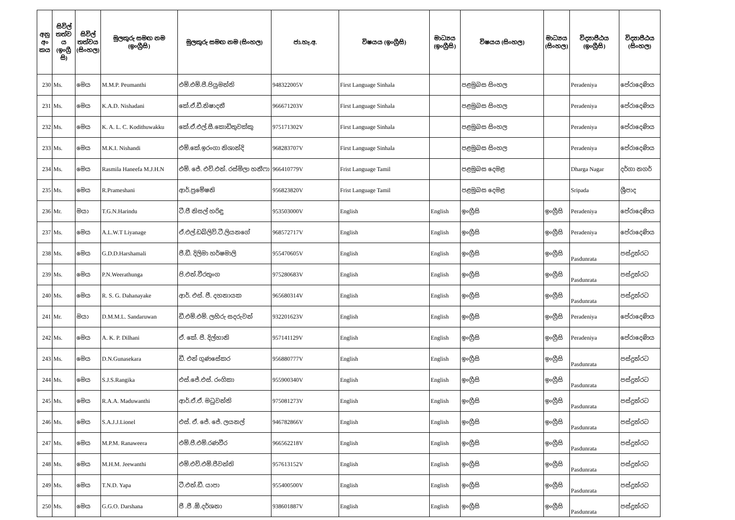| අනු අං කය | සිවිල් තත්ව ය (ඉංග්‍රී සි) | සිවිල් තත්වය (සිංහල) | මුලකුරු සමඟ නම (ඉංග්‍රීසි) | මුලකුරු සමඟ නම (සිංහල) | ජා.හැ.අ. | විෂයය (ඉංග්‍රීසි) | මාධ්‍යය (ඉංග්‍රීසි) | විෂයය (සිංහල) | මාධ්‍යය (සිංහල) | විද්‍යාපීඨය (ඉංග්‍රීසි) | විද්‍යාපීඨය (සිංහල) |
| --- | --- | --- | --- | --- | --- | --- | --- | --- | --- | --- | --- |
| 230 | Ms. | මෙය | M.M.P. Peumanthi | එම්.එම්.පී.පියුමන්ති | 948322005V | First Language Sinhala | | පළමුබස සිංහල | | Peradeniya | පේරාදෙණිය |
| 231 | Ms. | මෙය | K.A.D. Nishadani | කේ.ඒ.ඩී.නිෂාදනී | 966671203V | First Language Sinhala | | පළමුබස සිංහල | | Peradeniya | පේරාදෙණිය |
| 232 | Ms. | මෙය | K. A. L. C. Kodithuwakku | කේ.ඒ.එල්.සී.කොඩිතුවක්කු | 975171302V | First Language Sinhala | | පළමුබස සිංහල | | Peradeniya | පේරාදෙණිය |
| 233 | Ms. | මෙය | M.K.I. Nishandi | එම්.කේ.ඉරංගා නිශාන්දි | 968283707V | First Language Sinhala | | පළමුබස සිංහල | | Peradeniya | පේරාදෙණිය |
| 234 | Ms. | මෙය | Rasmila Haneefa M.J.H.N | එම්. ජේ. එච්.එන්. රස්මිලා හනීෆා | 966410779V | Frist Language Tamil | | පළමුබස දෙමළ | | Dharga Nagar | දර්ගා නගර් |
| 235 | Ms. | මෙය | R.Prameshani | ආර්.ප්‍රමේෂනි | 956823820V | Frist Language Tamil | | පළමුබස දෙමළ | | Sripada | ශ්‍රීපාද |
| 236 | Mr. | මයා | T.G.N.Harindu | ටී.ජී නිසල් හරිඳු | 953503000V | English | English | ඉංග්‍රීසි | ඉංග්‍රීසි | Peradeniya | පේරාදෙණිය |
| 237 | Ms. | මෙය | A.L.W.T Liyanage | ඒ.එල්.ඩබ්ලිව්.ටී.ලියනගේ | 968572717V | English | English | ඉංග්‍රීසි | ඉංග්‍රීසි | Peradeniya | පේරාදෙණිය |
| 238 | Ms. | මෙය | G.D.D.Harshamali | ජී.ඩී. දිලිමා හර්ෂමාලි | 955470605V | English | English | ඉංග්‍රීසි | ඉංග්‍රීසි | Pasdunrata | පස්දුන්රට |
| 239 | Ms. | මෙය | P.N.Weerathunga | පි.එන්.වීරතුංග | 975280683V | English | English | ඉංග්‍රීසි | ඉංග්‍රීසි | Pasdunrata | පස්දුන්රට |
| 240 | Ms. | මෙය | R. S. G. Dahanayake | ආර්. එස්. ජී. දහනායක | 965680314V | English | English | ඉංග්‍රීසි | ඉංග්‍රීසි | Pasdunrata | පස්දුන්රට |
| 241 | Mr. | මයා | D.M.M.L. Sandaruwan | ඩී.එම්.එම්. ලහිරු සදරුවන් | 932201623V | English | English | ඉංග්‍රීසි | ඉංග්‍රීසි | Peradeniya | පේරාදෙණිය |
| 242 | Ms. | මෙය | A. K. P. Dilhani | ඒ. කේ. පී. දිල්හානි | 957141129V | English | English | ඉංග්‍රීසි | ඉංග්‍රීසි | Peradeniya | පේරාදෙණිය |
| 243 | Ms. | මෙය | D.N.Gunasekara | ඩී. එන් ගුණසේකර | 956880777V | English | English | ඉංග්‍රීසි | ඉංග්‍රීසි | Pasdunrata | පස්දුන්රට |
| 244 | Ms. | මෙය | S.J.S.Rangika | එස්.ජේ.එස්. රංගිකා | 955900340V | English | English | ඉංග්‍රීසි | ඉංග්‍රීසි | Pasdunrata | පස්දුන්රට |
| 245 | Ms. | මෙය | R.A.A. Maduwanthi | ආර්.ඒ.ඒ. මධුවන්ති | 975081273V | English | English | ඉංග්‍රීසි | ඉංග්‍රීසි | Pasdunrata | පස්දුන්රට |
| 246 | Ms. | මෙය | S.A.J.J.Lionel | එස්. ඒ. ජේ. ජේ. ලයනල් | 946782866V | English | English | ඉංග්‍රීසි | ඉංග්‍රීසි | Pasdunrata | පස්දුන්රට |
| 247 | Ms. | මෙය | M.P.M. Ranaweera | එම්.පී.එම්.රණවීර | 966562218V | English | English | ඉංග්‍රීසි | ඉංග්‍රීසි | Pasdunrata | පස්දුන්රට |
| 248 | Ms. | මෙය | M.H.M. Jeewanthi | එම්.එච්.එම්.ජීවන්ති | 957613152V | English | English | ඉංග්‍රීසි | ඉංග්‍රීසි | Pasdunrata | පස්දුන්රට |
| 249 | Ms. | මෙය | T.N.D. Yapa | ටී.එන්.ඩී. යාපා | 955400500V | English | English | ඉංග්‍රීසි | ඉංග්‍රීසි | Pasdunrata | පස්දුන්රට |
| 250 | Ms. | මෙය | G.G.O. Darshana | ජී .ජී .ඕ.දර්ශනා | 938601887V | English | English | ඉංග්‍රීසි | ඉංග්‍රීසි | Pasdunrata | පස්දුන්රට |